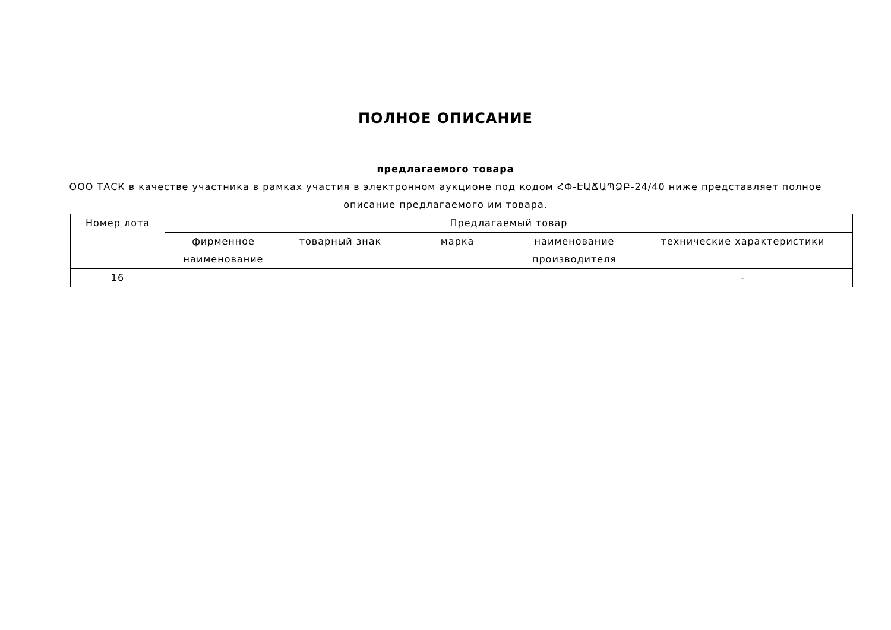ПОЛНОЕ ОПИСАНИЕ
предлагаемого товара
ООО ТАСК в качестве участника в рамках участия в электронном аукционе под кодом ՀՓ-ԷԱՃԱՊՁԲ-24/40 ниже представляет полное описание предлагаемого им товара.
| Номер лота | Предлагаемый товар | | | | |
| --- | --- | --- | --- | --- | --- |
| | фирменное наименование | товарный знак | марка | наименование производителя | технические характеристики |
| 16 | | | | | - |